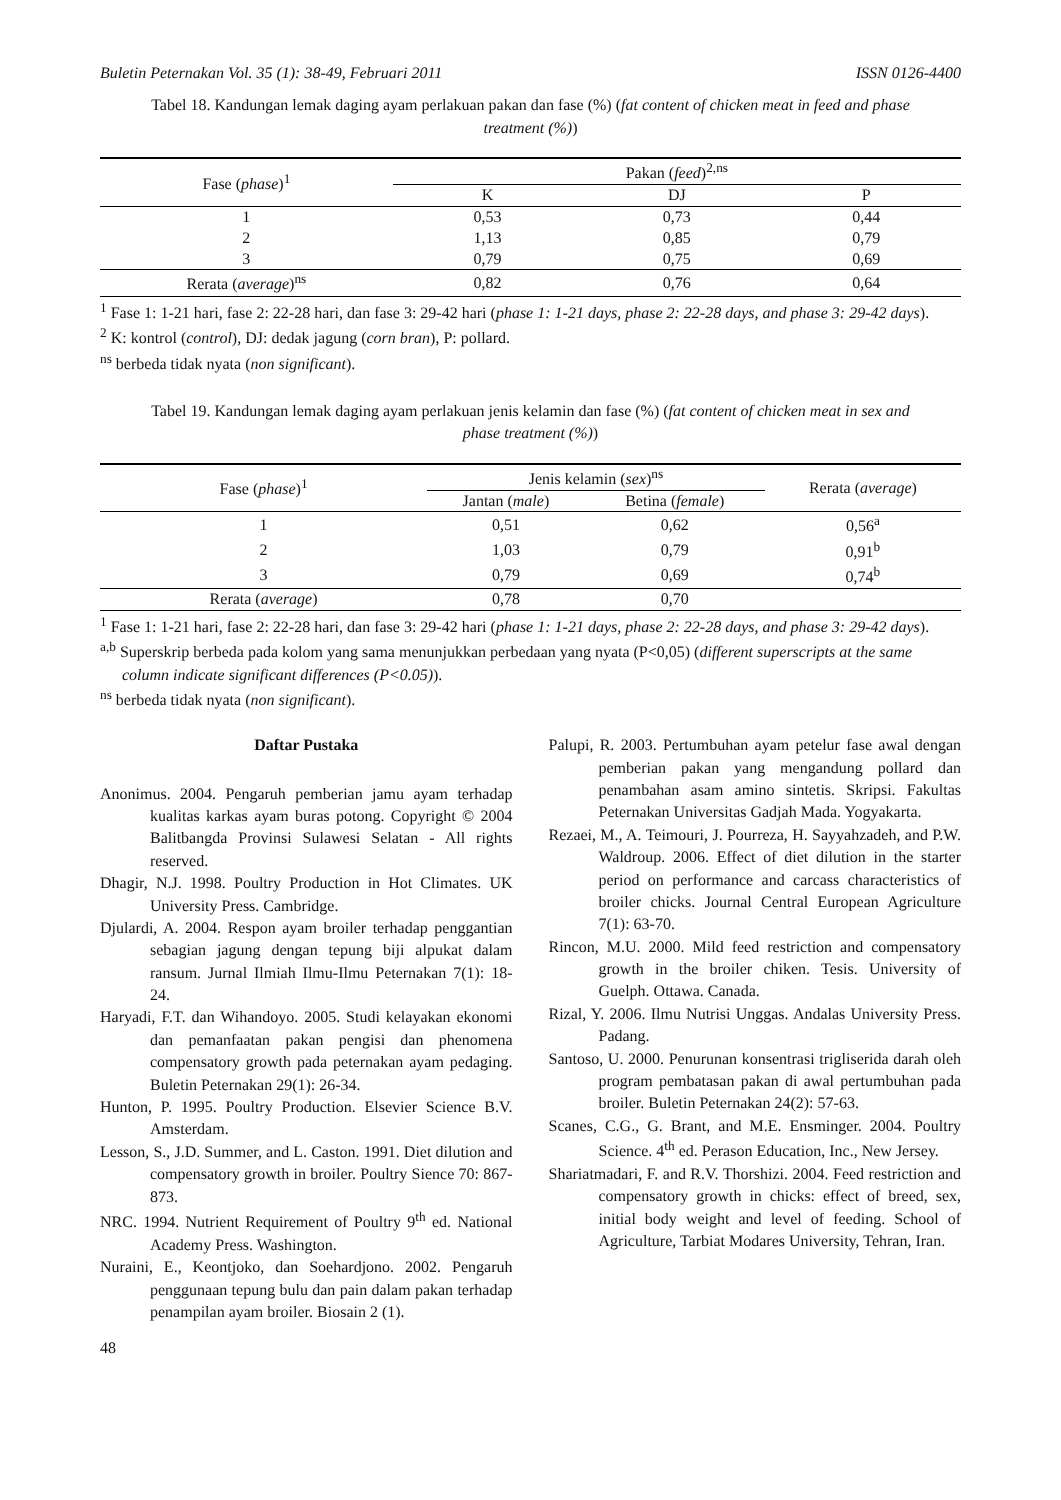Buletin Peternakan Vol. 35 (1): 38-49, Februari 2011 ISSN 0126-4400
Tabel 18. Kandungan lemak daging ayam perlakuan pakan dan fase (%) (fat content of chicken meat in feed and phase treatment (%))
| Fase ( phase )<sup>1</sup> | Pakan ( feed )<sup>2,ns</sup> | | |
| --- | --- | --- | --- |
| | K | DJ | P |
| 1 | 0,53 | 0,73 | 0,44 |
| 2 | 1,13 | 0,85 | 0,79 |
| 3 | 0,79 | 0,75 | 0,69 |
| Rerata ( average )<sup>ns</sup> | 0,82 | 0,76 | 0,64 |
<sup>1</sup> Fase 1: 1-21 hari, fase 2: 22-28 hari, dan fase 3: 29-42 hari (phase 1: 1-21 days, phase 2: 22-28 days, and phase 3: 29-42 days).
<sup>2</sup> K: kontrol (control), DJ: dedak jagung (corn bran), P: pollard.
<sup>ns</sup> berbeda tidak nyata (non significant).
Tabel 19. Kandungan lemak daging ayam perlakuan jenis kelamin dan fase (%) (fat content of chicken meat in sex and phase treatment (%))
| Fase ( phase )<sup>1</sup> | Jenis kelamin ( sex )<sup>ns</sup> | | Rerata ( average ) |
| --- | --- | --- | --- |
| | Jantan ( male ) | Betina ( female ) | |
| 1 | 0,51 | 0,62 | 0,56<sup>a</sup> |
| 2 | 1,03 | 0,79 | 0,91<sup>b</sup> |
| 3 | 0,79 | 0,69 | 0,74<sup>b</sup> |
| Rerata ( average ) | 0,78 | 0,70 | |
<sup>1</sup> Fase 1: 1-21 hari, fase 2: 22-28 hari, dan fase 3: 29-42 hari (phase 1: 1-21 days, phase 2: 22-28 days, and phase 3: 29-42 days).
<sup>a,b</sup> Superskrip berbeda pada kolom yang sama menunjukkan perbedaan yang nyata (P<0,05) (different superscripts at the same column indicate significant differences (P<0.05)).
<sup>ns</sup> berbeda tidak nyata (non significant).
Daftar Pustaka
Anonimus. 2004. Pengaruh pemberian jamu ayam terhadap kualitas karkas ayam buras potong. Copyright © 2004 Balitbangda Provinsi Sulawesi Selatan - All rights reserved.
Dhagir, N.J. 1998. Poultry Production in Hot Climates. UK University Press. Cambridge.
Djulardi, A. 2004. Respon ayam broiler terhadap penggantian sebagian jagung dengan tepung biji alpukat dalam ransum. Jurnal Ilmiah Ilmu-Ilmu Peternakan 7(1): 18-24.
Haryadi, F.T. dan Wihandoyo. 2005. Studi kelayakan ekonomi dan pemanfaatan pakan pengisi dan phenomena compensatory growth pada peternakan ayam pedaging. Buletin Peternakan 29(1): 26-34.
Hunton, P. 1995. Poultry Production. Elsevier Science B.V. Amsterdam.
Lesson, S., J.D. Summer, and L. Caston. 1991. Diet dilution and compensatory growth in broiler. Poultry Sience 70: 867-873.
NRC. 1994. Nutrient Requirement of Poultry 9<sup>th</sup> ed. National Academy Press. Washington.
Nuraini, E., Keontjoko, dan Soehardjono. 2002. Pengaruh penggunaan tepung bulu dan pain dalam pakan terhadap penampilan ayam broiler. Biosain 2 (1).
Palupi, R. 2003. Pertumbuhan ayam petelur fase awal dengan pemberian pakan yang mengandung pollard dan penambahan asam amino sintetis. Skripsi. Fakultas Peternakan Universitas Gadjah Mada. Yogyakarta.
Rezaei, M., A. Teimouri, J. Pourreza, H. Sayyahzadeh, and P.W. Waldroup. 2006. Effect of diet dilution in the starter period on performance and carcass characteristics of broiler chicks. Journal Central European Agriculture 7(1): 63-70.
Rincon, M.U. 2000. Mild feed restriction and compensatory growth in the broiler chiken. Tesis. University of Guelph. Ottawa. Canada.
Rizal, Y. 2006. Ilmu Nutrisi Unggas. Andalas University Press. Padang.
Santoso, U. 2000. Penurunan konsentrasi trigliserida darah oleh program pembatasan pakan di awal pertumbuhan pada broiler. Buletin Peternakan 24(2): 57-63.
Scanes, C.G., G. Brant, and M.E. Ensminger. 2004. Poultry Science. 4<sup>th</sup> ed. Perason Education, Inc., New Jersey.
Shariatmadari, F. and R.V. Thorshizi. 2004. Feed restriction and compensatory growth in chicks: effect of breed, sex, initial body weight and level of feeding. School of Agriculture, Tarbiat Modares University, Tehran, Iran.
48